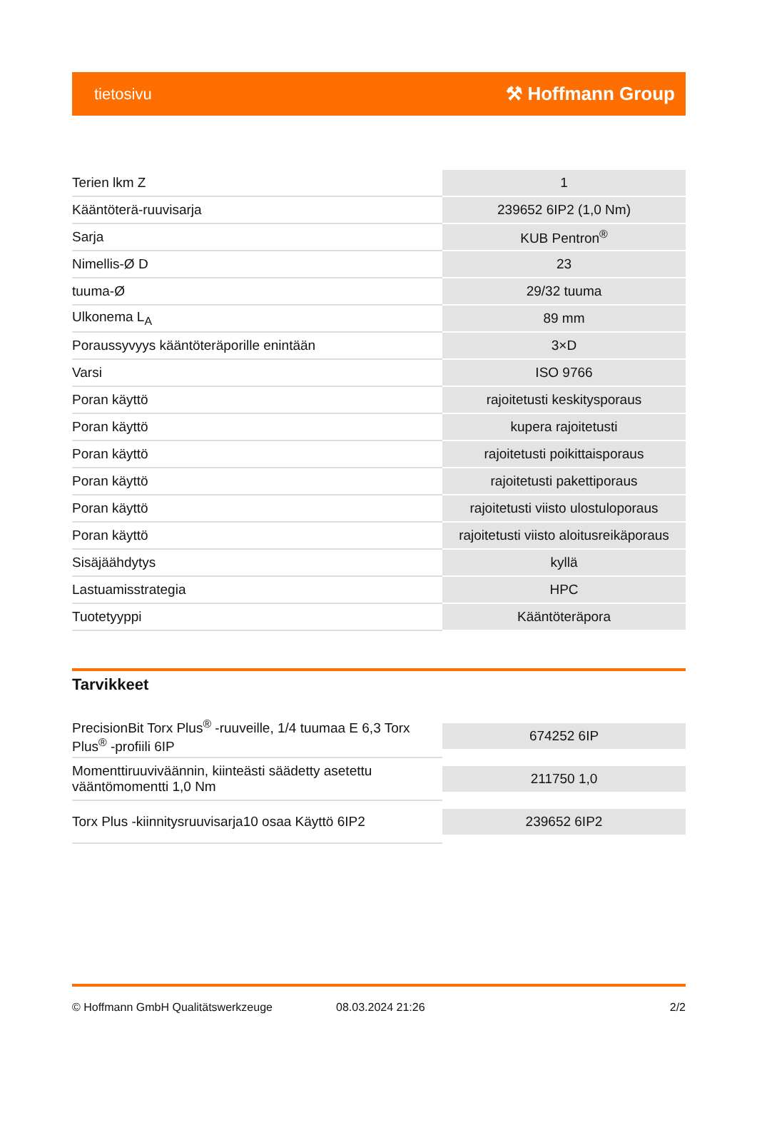tietosivu ⚒ Hoffmann Group
| Terien lkm Z | 1 |
| Kääntöterä-ruuvisarja | 239652 6IP2 (1,0 Nm) |
| Sarja | KUB Pentron<sup>®</sup> |
| Nimellis-Ø D | 23 |
| tuuma-Ø | 29/32 tuuma |
| Ulkonema L<sub>A</sub> | 89 mm |
| Poraussyvyys kääntöteräporille enintään | 3×D |
| Varsi | ISO 9766 |
| Poran käyttö | rajoitetusti keskitysporaus |
| Poran käyttö | kupera rajoitetusti |
| Poran käyttö | rajoitetusti poikittaisporaus |
| Poran käyttö | rajoitetusti pakettiporaus |
| Poran käyttö | rajoitetusti viisto ulostuloporaus |
| Poran käyttö | rajoitetusti viisto aloitusreikäporaus |
| Sisäjäähdytys | kyllä |
| Lastuamisstrategia | HPC |
| Tuotetyyppi | Kääntöteräpora |
Tarvikkeet
| PrecisionBit Torx Plus<sup>®</sup> -ruuveille, 1/4 tuumaa E 6,3 Torx Plus<sup>®</sup> -profiili 6IP | 674252 6IP |
| Momenttiruuviväännin, kiinteästi säädetty asetettu vääntömomentti 1,0 Nm | 211750 1,0 |
| Torx Plus -kiinnitysruuvisarja10 osaa Käyttö 6IP2 | 239652 6IP2 |
© Hoffmann GmbH Qualitätswerkzeuge 08.03.2024 21:26 2/2